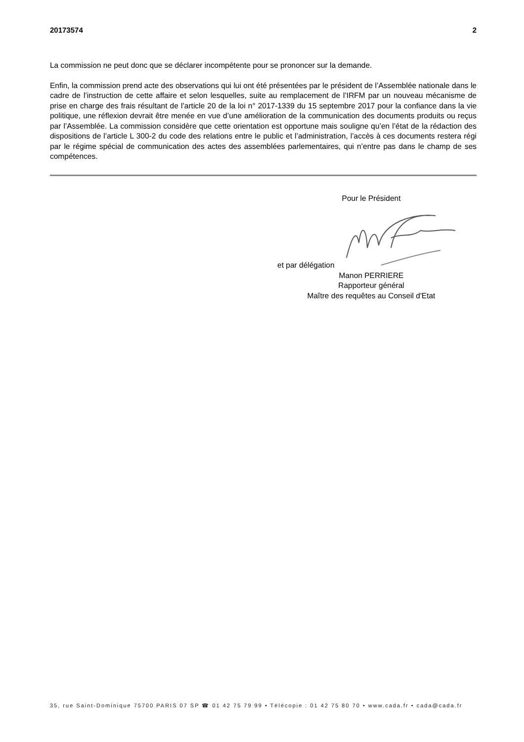20173574 2
La commission ne peut donc que se déclarer incompétente pour se prononcer sur la demande.
Enfin, la commission prend acte des observations qui lui ont été présentées par le président de l’Assemblée nationale dans le cadre de l’instruction de cette affaire et selon lesquelles, suite au remplacement de l’IRFM par un nouveau mécanisme de prise en charge des frais résultant de l’article 20 de la loi n° 2017-1339 du 15 septembre 2017 pour la confiance dans la vie politique, une réflexion devrait être menée en vue d’une amélioration de la communication des documents produits ou reçus par l’Assemblée. La commission considère que cette orientation est opportune mais souligne qu’en l’état de la rédaction des dispositions de l’article L 300-2 du code des relations entre le public et l’administration, l’accès à ces documents restera régi par le régime spécial de communication des actes des assemblées parlementaires, qui n’entre pas dans le champ de ses compétences.
Pour le Président
et par délégation
Manon PERRIERE
Rapporteur général
Maître des requêtes au Conseil d'Etat
35, rue Saint-Dominique 75700 PARIS 07 SP ☎ 01 42 75 79 99 • Télécopie : 01 42 75 80 70 • www.cada.fr • cada@cada.fr